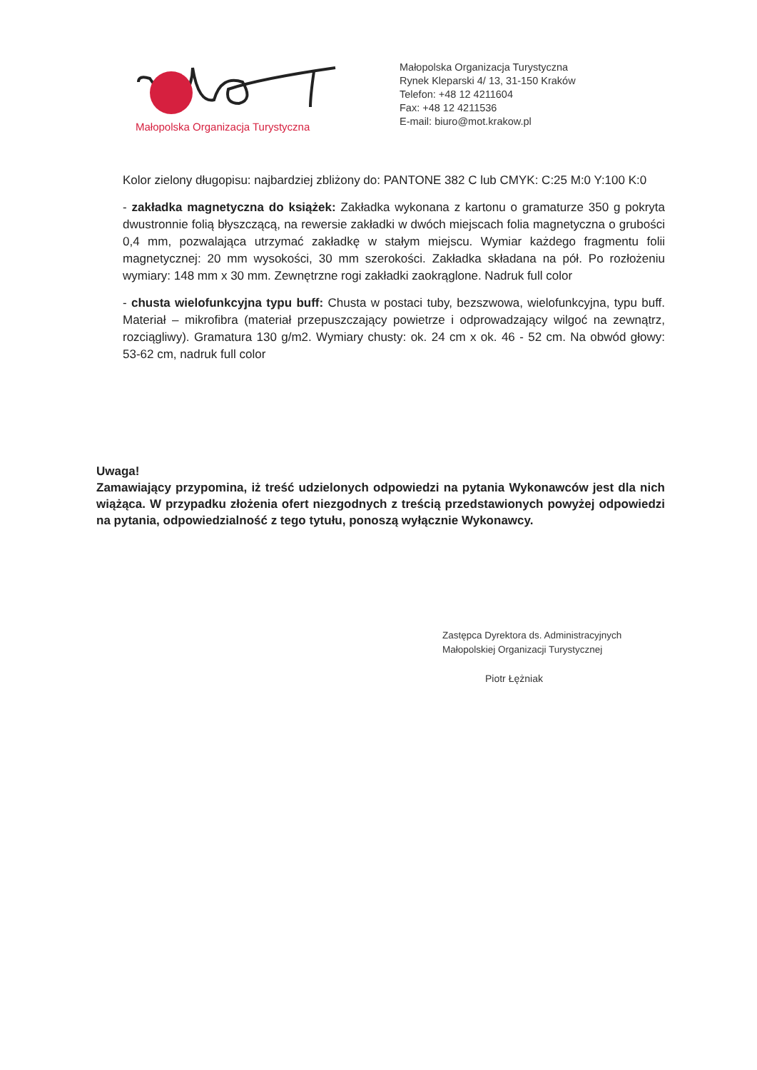Małopolska Organizacja Turystyczna
Małopolska Organizacja Turystyczna
Rynek Kleparski 4/ 13, 31-150 Kraków
Telefon: +48 12 4211604
Fax: +48 12 4211536
E-mail: biuro@mot.krakow.pl
Kolor zielony długopisu: najbardziej zbliżony do: PANTONE 382 C lub CMYK: C:25 M:0 Y:100 K:0
- zakładka magnetyczna do książek: Zakładka wykonana z kartonu o gramaturze 350 g pokryta dwustronnie folią błyszczącą, na rewersie zakładki w dwóch miejscach folia magnetyczna o grubości 0,4 mm, pozwalająca utrzymać zakładkę w stałym miejscu. Wymiar każdego fragmentu folii magnetycznej: 20 mm wysokości, 30 mm szerokości. Zakładka składana na pół. Po rozłożeniu wymiary: 148 mm x 30 mm. Zewnętrzne rogi zakładki zaokrąglone. Nadruk full color
- chusta wielofunkcyjna typu buff: Chusta w postaci tuby, bezszwowa, wielofunkcyjna, typu buff. Materiał – mikrofibra (materiał przepuszczający powietrze i odprowadzający wilgoć na zewnątrz, rozciągliwy). Gramatura 130 g/m2. Wymiary chusty: ok. 24 cm x ok. 46 - 52 cm. Na obwód głowy: 53-62 cm, nadruk full color
Uwaga!
Zamawiający przypomina, iż treść udzielonych odpowiedzi na pytania Wykonawców jest dla nich wiążąca. W przypadku złożenia ofert niezgodnych z treścią przedstawionych powyżej odpowiedzi na pytania, odpowiedzialność z tego tytułu, ponoszą wyłącznie Wykonawcy.
Zastępca Dyrektora ds. Administracyjnych
Małopolskiej Organizacji Turystycznej
Piotr Łężniak